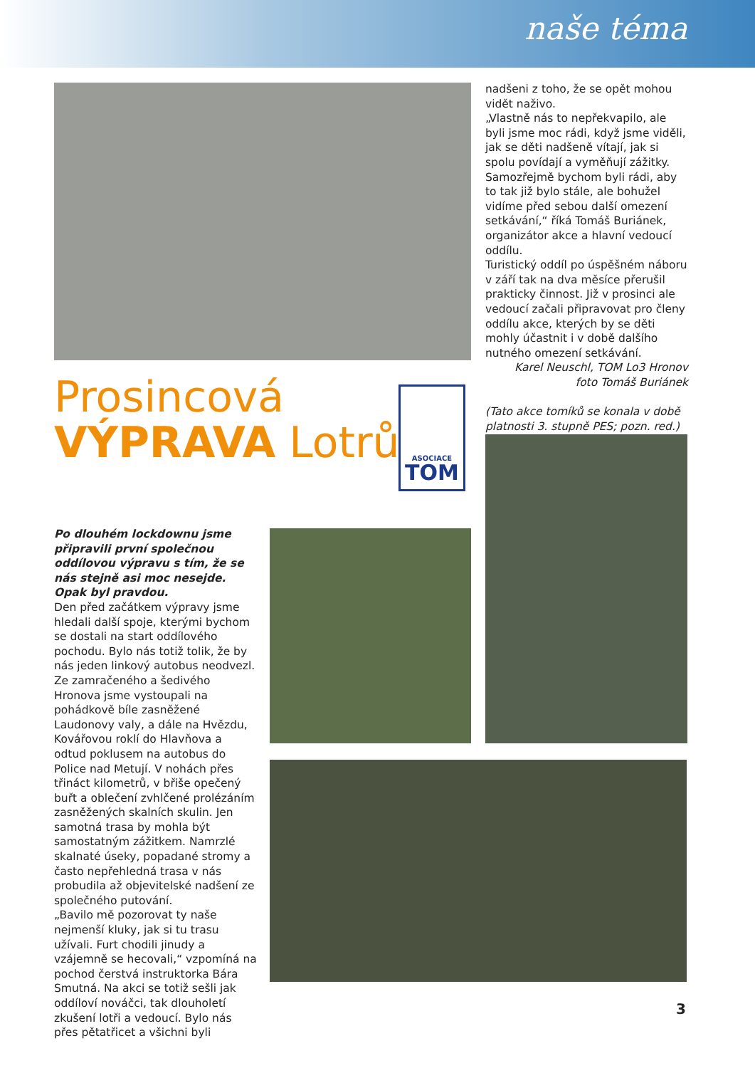naše téma
nadšeni z toho, že se opět mohou vidět naživo.
„Vlastně nás to nepřekvapilo, ale byli jsme moc rádi, když jsme viděli, jak se děti nadšeně vítají, jak si spolu povídají a vyměňují zážitky. Samozřejmě bychom byli rádi, aby to tak již bylo stále, ale bohužel vidíme před sebou další omezení setkávání,“ říká Tomáš Buriánek, organizátor akce a hlavní vedoucí oddílu.
Turistický oddíl po úspěšném náboru v září tak na dva měsíce přerušil prakticky činnost. Již v prosinci ale vedoucí začali připravovat pro členy oddílu akce, kterých by se děti mohly účastnit i v době dalšího nutného omezení setkávání.
Karel Neuschl, TOM Lo3 Hronov
foto Tomáš Buriánek
(Tato akce tomíků se konala v době platnosti 3. stupně PES; pozn. red.)
Prosincová
VÝPRAVA Lotrů
ASOCIACE
TOM
Po dlouhém lockdownu jsme připravili první společnou oddílovou výpravu s tím, že se nás stejně asi moc nesejde. Opak byl pravdou.
Den před začátkem výpravy jsme hledali další spoje, kterými bychom se dostali na start oddílového pochodu. Bylo nás totiž tolik, že by nás jeden linkový autobus neodvezl.
Ze zamračeného a šedivého Hronova jsme vystoupali na pohádkově bíle zasněžené Laudonovy valy, a dále na Hvězdu, Kovářovou roklí do Hlavňova a odtud poklusem na autobus do Police nad Metují. V nohách přes třináct kilometrů, v břiše opečený buřt a oblečení zvhlčené prolézáním zasněžených skalních skulin. Jen samotná trasa by mohla být samostatným zážitkem. Namrzlé skalnaté úseky, popadané stromy a často nepřehledná trasa v nás probudila až objevitelské nadšení ze společného putování.
„Bavilo mě pozorovat ty naše nejmenší kluky, jak si tu trasu užívali. Furt chodili jinudy a vzájemně se hecovali,“ vzpomíná na pochod čerstvá instruktorka Bára Smutná. Na akci se totiž sešli jak oddíloví nováčci, tak dlouholetí zkušení lotři a vedoucí. Bylo nás přes pětatřicet a všichni byli
3